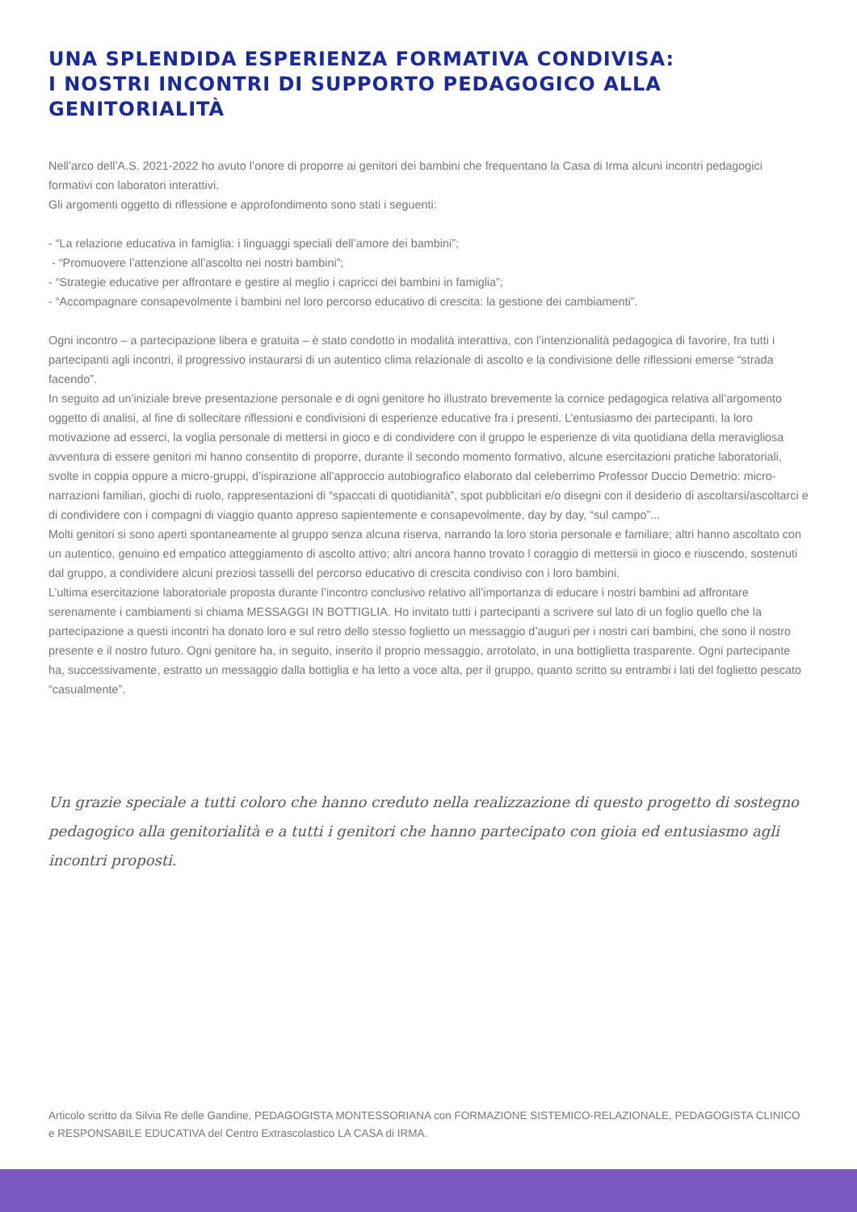UNA SPLENDIDA ESPERIENZA FORMATIVA CONDIVISA:
I NOSTRI INCONTRI DI SUPPORTO PEDAGOGICO ALLA GENITORIALITÀ
Nell’arco dell’A.S. 2021-2022 ho avuto l’onore di proporre ai genitori dei bambini che frequentano la Casa di Irma alcuni incontri pedagogici formativi con laboratori interattivi.
Gli argomenti oggetto di riflessione e approfondimento sono stati i seguenti:
- “La relazione educativa in famiglia: i linguaggi speciali dell’amore dei bambini”;
- “Promuovere l’attenzione all’ascolto nei nostri bambini”;
- “Strategie educative per affrontare e gestire al meglio i capricci dei bambini in famiglia”;
- “Accompagnare consapevolmente i bambini nel loro percorso educativo di crescita: la gestione dei cambiamenti”.
Ogni incontro – a partecipazione libera e gratuita – è stato condotto in modalità interattiva, con l’intenzionalità pedagogica di favorire, fra tutti i partecipanti agli incontri, il progressivo instaurarsi di un autentico clima relazionale di ascolto e la condivisione delle riflessioni emerse “strada facendo”.
In seguito ad un’iniziale breve presentazione personale e di ogni genitore ho illustrato brevemente la cornice pedagogica relativa all’argomento oggetto di analisi, al fine di sollecitare riflessioni e condivisioni di esperienze educative fra i presenti. L’entusiasmo dei partecipanti, la loro motivazione ad esserci, la voglia personale di mettersi in gioco e di condividere con il gruppo le esperienze di vita quotidiana della meravigliosa avventura di essere genitori mi hanno consentito di proporre, durante il secondo momento formativo, alcune esercitazioni pratiche laboratoriali, svolte in coppia oppure a micro-gruppi, d’ispirazione all’approccio autobiografico elaborato dal celeberrimo Professor Duccio Demetrio: micro-narrazioni familiari, giochi di ruolo, rappresentazioni di “spaccati di quotidianità”, spot pubblicitari e/o disegni con il desiderio di ascoltarsi/ascoltarci e di condividere con i compagni di viaggio quanto appreso sapientemente e consapevolmente, day by day, “sul campo”...
Molti genitori si sono aperti spontaneamente al gruppo senza alcuna riserva, narrando la loro storia personale e familiare; altri hanno ascoltato con un autentico, genuino ed empatico atteggiamento di ascolto attivo; altri ancora hanno trovato l coraggio di mettersii in gioco e riuscendo, sostenuti dal gruppo, a condividere alcuni preziosi tasselli del percorso educativo di crescita condiviso con i loro bambini.
L’ultima esercitazione laboratoriale proposta durante l’incontro conclusivo relativo all’importanza di educare i nostri bambini ad affrontare serenamente i cambiamenti si chiama MESSAGGI IN BOTTIGLIA. Ho invitato tutti i partecipanti a scrivere sul lato di un foglio quello che la partecipazione a questi incontri ha donato loro e sul retro dello stesso foglietto un messaggio d’auguri per i nostri cari bambini, che sono il nostro presente e il nostro futuro. Ogni genitore ha, in seguito, inserito il proprio messaggio, arrotolato, in una bottiglietta trasparente. Ogni partecipante ha, successivamente, estratto un messaggio dalla bottiglia e ha letto a voce alta, per il gruppo, quanto scritto su entrambi i lati del foglietto pescato “casualmente”.
Un grazie speciale a tutti coloro che hanno creduto nella realizzazione di questo progetto di sostegno pedagogico alla genitorialità e a tutti i genitori che hanno partecipato con gioia ed entusiasmo agli incontri proposti.
Articolo scritto da Silvia Re delle Gandine, PEDAGOGISTA MONTESSORIANA con FORMAZIONE SISTEMICO-RELAZIONALE, PEDAGOGISTA CLINICO e RESPONSABILE EDUCATIVA del Centro Extrascolastico LA CASA di IRMA.